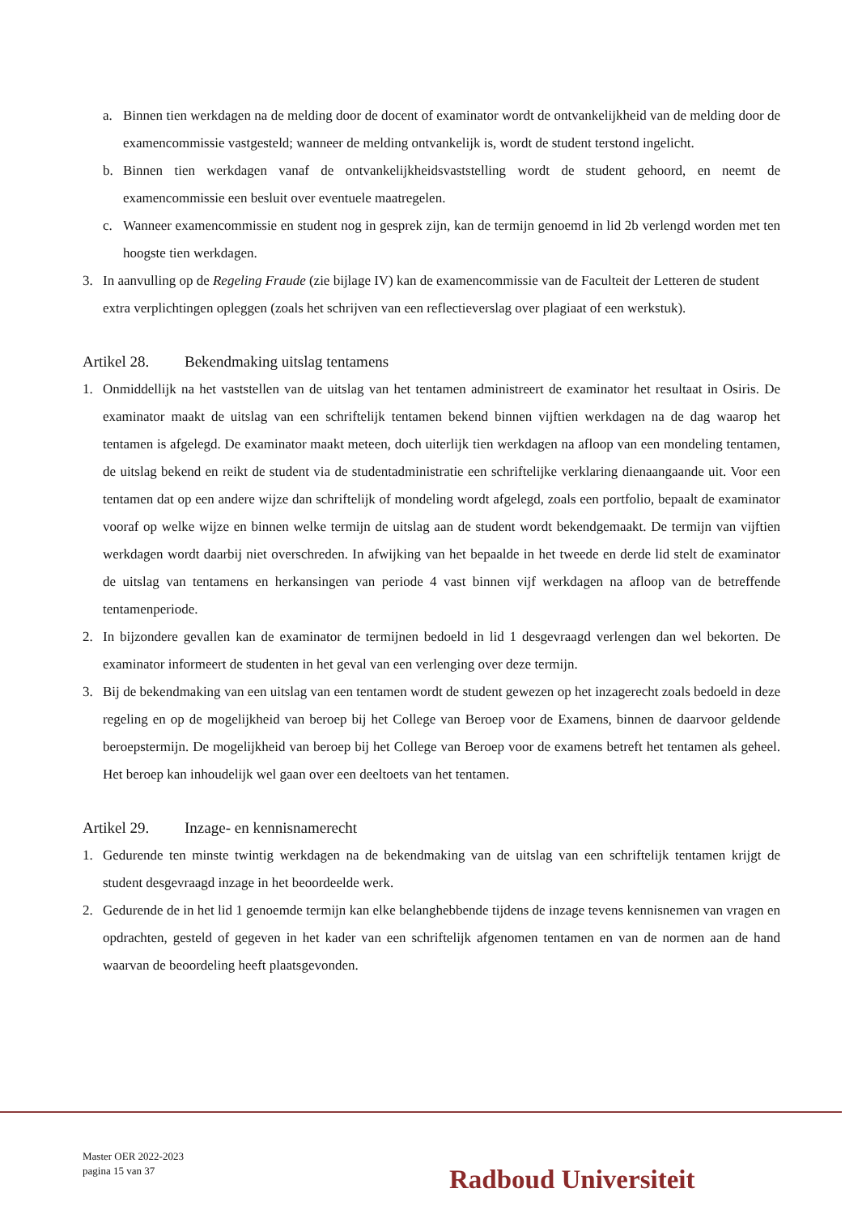a. Binnen tien werkdagen na de melding door de docent of examinator wordt de ontvankelijkheid van de melding door de examencommissie vastgesteld; wanneer de melding ontvankelijk is, wordt de student terstond ingelicht.
b. Binnen tien werkdagen vanaf de ontvankelijkheidsvaststelling wordt de student gehoord, en neemt de examencommissie een besluit over eventuele maatregelen.
c. Wanneer examencommissie en student nog in gesprek zijn, kan de termijn genoemd in lid 2b verlengd worden met ten hoogste tien werkdagen.
3. In aanvulling op de Regeling Fraude (zie bijlage IV) kan de examencommissie van de Faculteit der Letteren de student extra verplichtingen opleggen (zoals het schrijven van een reflectieverslag over plagiaat of een werkstuk).
Artikel 28. Bekendmaking uitslag tentamens
1. Onmiddellijk na het vaststellen van de uitslag van het tentamen administreert de examinator het resultaat in Osiris. De examinator maakt de uitslag van een schriftelijk tentamen bekend binnen vijftien werkdagen na de dag waarop het tentamen is afgelegd. De examinator maakt meteen, doch uiterlijk tien werkdagen na afloop van een mondeling tentamen, de uitslag bekend en reikt de student via de studentadministratie een schriftelijke verklaring dienaangaande uit. Voor een tentamen dat op een andere wijze dan schriftelijk of mondeling wordt afgelegd, zoals een portfolio, bepaalt de examinator vooraf op welke wijze en binnen welke termijn de uitslag aan de student wordt bekendgemaakt. De termijn van vijftien werkdagen wordt daarbij niet overschreden. In afwijking van het bepaalde in het tweede en derde lid stelt de examinator de uitslag van tentamens en herkansingen van periode 4 vast binnen vijf werkdagen na afloop van de betreffende tentamenperiode.
2. In bijzondere gevallen kan de examinator de termijnen bedoeld in lid 1 desgevraagd verlengen dan wel bekorten. De examinator informeert de studenten in het geval van een verlenging over deze termijn.
3. Bij de bekendmaking van een uitslag van een tentamen wordt de student gewezen op het inzagerecht zoals bedoeld in deze regeling en op de mogelijkheid van beroep bij het College van Beroep voor de Examens, binnen de daarvoor geldende beroepstermijn. De mogelijkheid van beroep bij het College van Beroep voor de examens betreft het tentamen als geheel. Het beroep kan inhoudelijk wel gaan over een deeltoets van het tentamen.
Artikel 29. Inzage- en kennisnamerecht
1. Gedurende ten minste twintig werkdagen na de bekendmaking van de uitslag van een schriftelijk tentamen krijgt de student desgevraagd inzage in het beoordeelde werk.
2. Gedurende de in het lid 1 genoemde termijn kan elke belanghebbende tijdens de inzage tevens kennisnemen van vragen en opdrachten, gesteld of gegeven in het kader van een schriftelijk afgenomen tentamen en van de normen aan de hand waarvan de beoordeling heeft plaatsgevonden.
Master OER 2022-2023
pagina 15 van 37
Radboud Universiteit